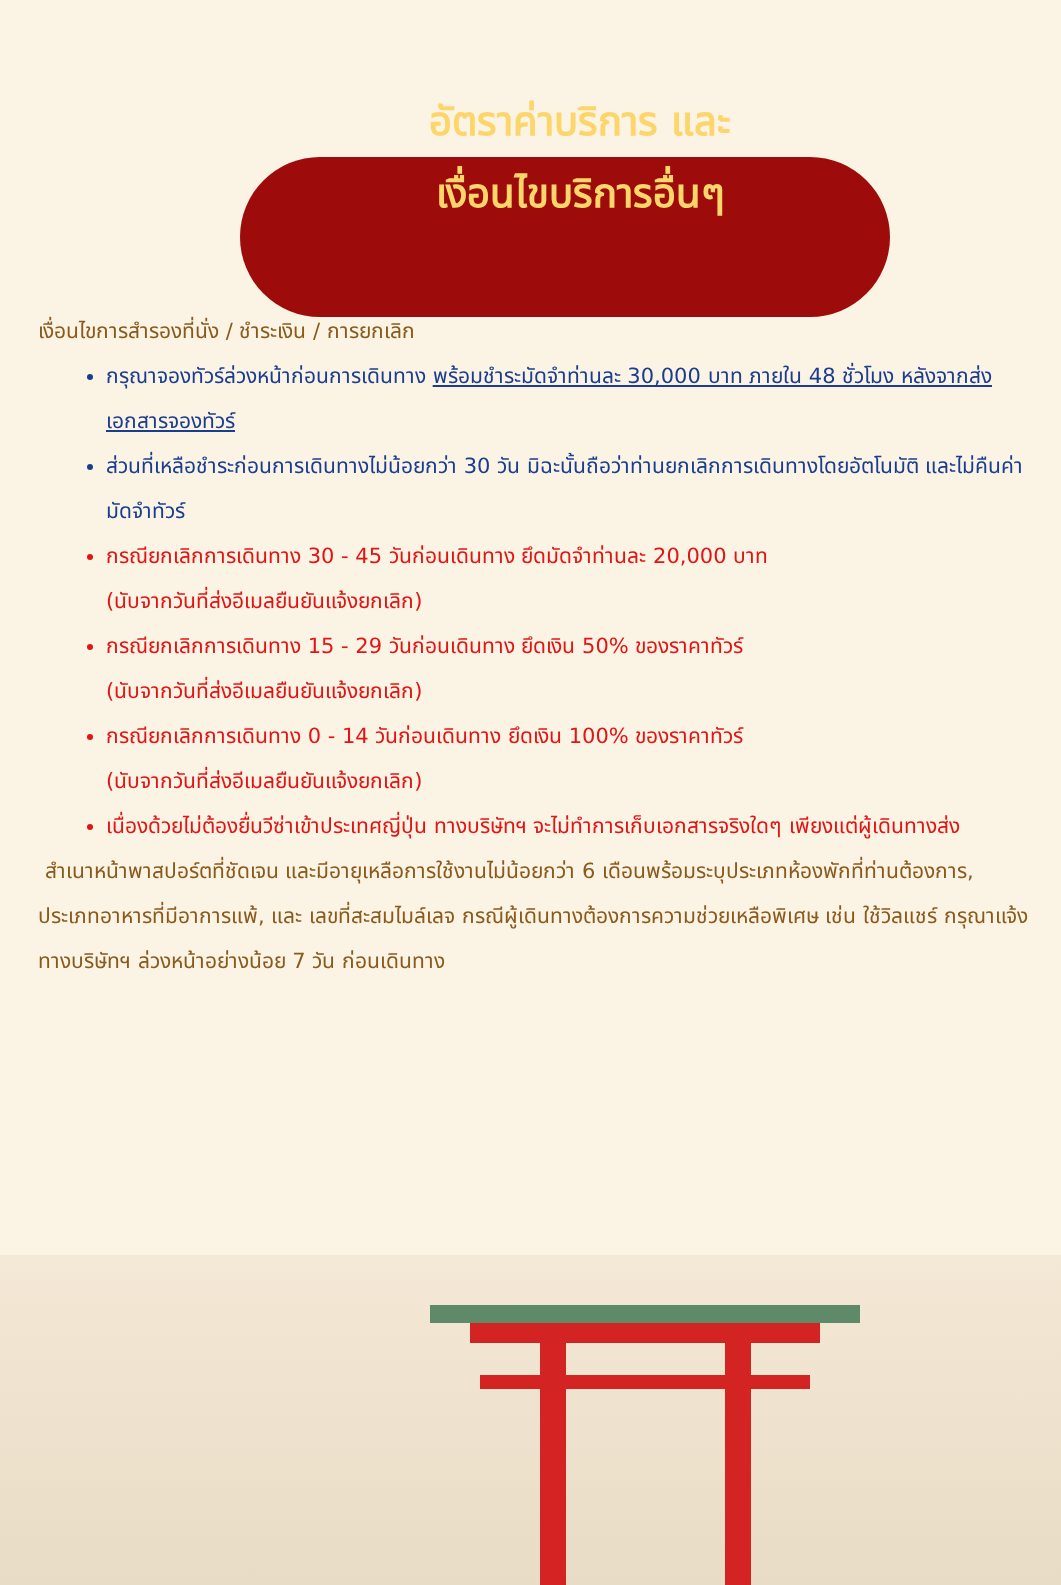อัตราค่าบริการ และ
เงื่อนไขบริการอื่นๆ
เงื่อนไขการสำรองที่นั่ง / ชำระเงิน / การยกเลิก
กรุณาจองทัวร์ล่วงหน้าก่อนการเดินทาง พร้อมชำระมัดจำท่านละ 30,000 บาท ภายใน 48 ชั่วโมง หลังจากส่งเอกสารจองทัวร์
ส่วนที่เหลือชำระก่อนการเดินทางไม่น้อยกว่า 30 วัน มิฉะนั้นถือว่าท่านยกเลิกการเดินทางโดยอัตโนมัติ และไม่คืนค่ามัดจำทัวร์
กรณียกเลิกการเดินทาง 30 - 45 วันก่อนเดินทาง ยึดมัดจำท่านละ 20,000 บาท
(นับจากวันที่ส่งอีเมลยืนยันแจ้งยกเลิก)
กรณียกเลิกการเดินทาง 15 - 29 วันก่อนเดินทาง ยึดเงิน 50% ของราคาทัวร์
(นับจากวันที่ส่งอีเมลยืนยันแจ้งยกเลิก)
กรณียกเลิกการเดินทาง 0 - 14 วันก่อนเดินทาง ยึดเงิน 100% ของราคาทัวร์
(นับจากวันที่ส่งอีเมลยืนยันแจ้งยกเลิก)
เนื่องด้วยไม่ต้องยื่นวีซ่าเข้าประเทศญี่ปุ่น ทางบริษัทฯ จะไม่ทำการเก็บเอกสารจริงใดๆ เพียงแต่ผู้เดินทางส่ง
สำเนาหน้าพาสปอร์ตที่ชัดเจน และมีอายุเหลือการใช้งานไม่น้อยกว่า 6 เดือนพร้อมระบุประเภทห้องพักที่ท่านต้องการ, ประเภทอาหารที่มีอาการแพ้, และ เลขที่สะสมไมล์เลจ กรณีผู้เดินทางต้องการความช่วยเหลือพิเศษ เช่น ใช้วิลแชร์ กรุณาแจ้งทางบริษัทฯ ล่วงหน้าอย่างน้อย 7 วัน ก่อนเดินทาง